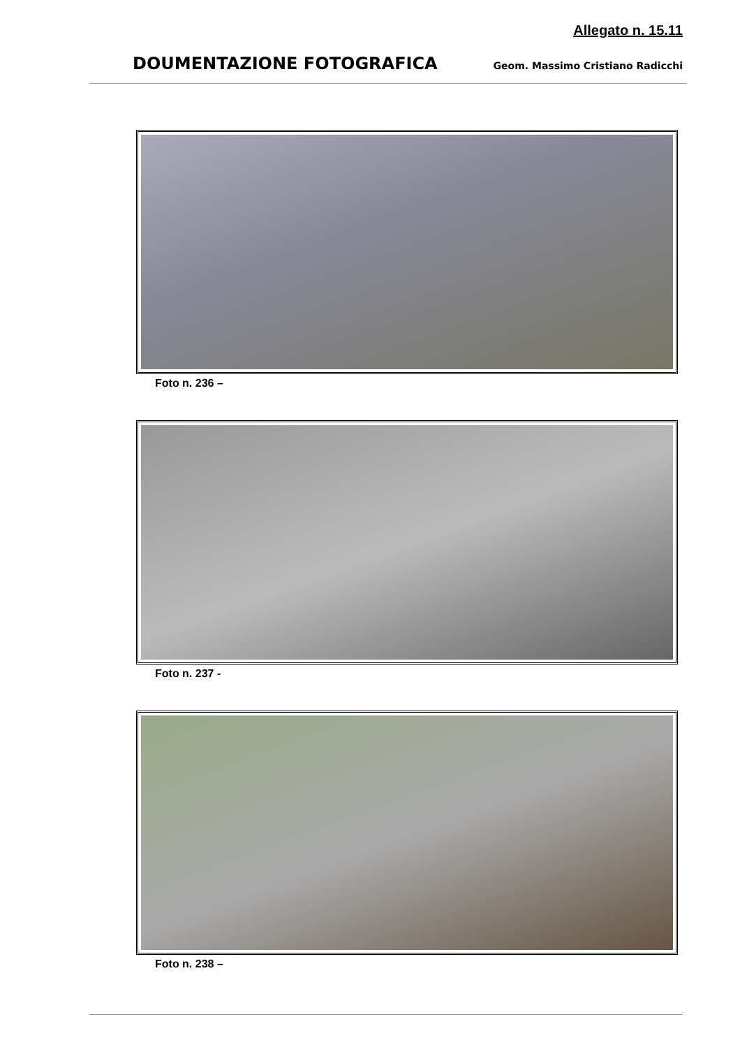Allegato n. 15.11
DOUMENTAZIONE FOTOGRAFICA Geom. Massimo Cristiano Radicchi
Foto n. 236 –
Foto n. 237 -
Foto n. 238 –